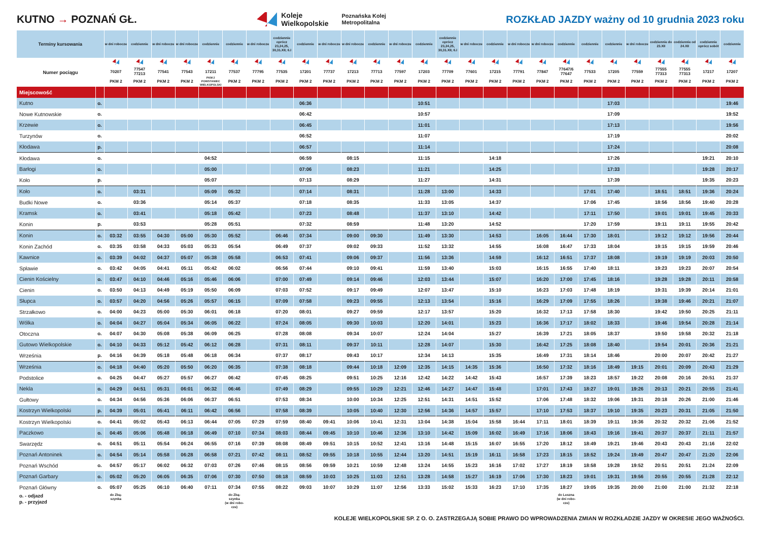KUTNO → POZNAŃ GŁ.
Koleje
Wielkopolskie
Poznańska Kolej
Metropolitalna
ROZKŁAD JAZDY ważny od 10 grudnia 2023 roku
| Terminy kursowania | | w dni robocze | codziennie | w dni robocze | w dni robocze | codziennie | codziennie | w dni robocze | codziennie oprócz 23,24,25, 30,31.XII; 6.I | codziennie | w dni robocze | w dni robocze | codziennie | w dni robocze | codziennie | codziennie oprócz 23,24,25, 30,31.XII; 6.I | w dni robocze | codziennie | w dni robocze | w dni robocze | codziennie | codziennie | codziennie | w dni robocze | codziennie do 23.XII | codziennie od 24.XII | codziennie oprócz sobót | codziennie |
| --- | --- | --- | --- | --- | --- | --- | --- | --- | --- | --- | --- | --- | --- | --- | --- | --- | --- | --- | --- | --- | --- | --- | --- | --- | --- | --- | --- | --- |
| Numer pociągu | | | | | | | | | | | | | | | | | | | | | | | | | | | | |
| | | 70207 | 77547 77213 | 77541 | 77543 | 17211 | 77537 | 77795 | 77535 | 17201 | 77737 | 17213 | 77713 | 77597 | 17203 | 77709 | 77601 | 17215 | 77791 | 77847 | 77647/6 77647 | 77533 | 17205 | 77559 | 77555 77313 | 77555 77313 | 17217 | 17207 |
| | | PKM 2 | PKM 2 | PKM 2 | PKM 2 | PKM 2 POWSTANIEC WIELKOPOLSKI | PKM 2 | PKM 2 | PKM 2 | PKM 2 | PKM 2 | PKM 2 | PKM 2 | PKM 2 | PKM 2 | PKM 2 | PKM 2 | PKM 2 | PKM 2 | PKM 2 | PKM 2 | PKM 2 | PKM 2 | PKM 2 | PKM 2 | PKM 2 | PKM 2 | PKM 2 |
| Miejscowość | | | | | | | | | | | | | | | | | | | | | | | | | | | | |
| Kutno | o. | | | | | | | | | 06:36 | | | | | 10:51 | | | | | | | | 17:03 | | | | | 19:46 |
| Nowe Kutnowskie | o. | | | | | | | | | 06:42 | | | | | 10:57 | | | | | | | | 17:09 | | | | | 19:52 |
| Krzewie | o. | | | | | | | | | 06:45 | | | | | 11:01 | | | | | | | | 17:13 | | | | | 19:56 |
| Turzynów | o. | | | | | | | | | 06:52 | | | | | 11:07 | | | | | | | | 17:19 | | | | | 20:02 |
| Kłodawa | p. | | | | | | | | | 06:57 | | | | | 11:14 | | | | | | | | 17:24 | | | | | 20:08 |
| Kłodawa | o. | | | | | 04:52 | | | | 06:59 | | 08:15 | | | 11:15 | | | 14:18 | | | | | 17:26 | | | | 19:21 | 20:10 |
| Barłogi | o. | | | | | 05:00 | | | | 07:06 | | 08:23 | | | 11:21 | | | 14:25 | | | | | 17:33 | | | | 19:28 | 20:17 |
| Koło | p. | | | | | 05:07 | | | | 07:13 | | 08:29 | | | 11:27 | | | 14:31 | | | | | 17:39 | | | | 19:35 | 20:23 |
| Koło | o. | | 03:31 | | | 05:09 | 05:32 | | | 07:14 | | 08:31 | | | 11:28 | 13:00 | | 14:33 | | | | 17:01 | 17:40 | | 18:51 | 18:51 | 19:36 | 20:24 |
| Budki Nowe | o. | | 03:36 | | | 05:14 | 05:37 | | | 07:18 | | 08:35 | | | 11:33 | 13:05 | | 14:37 | | | | 17:06 | 17:45 | | 18:56 | 18:56 | 19:40 | 20:28 |
| Kramsk | o. | | 03:41 | | | 05:18 | 05:42 | | | 07:23 | | 08:48 | | | 11:37 | 13:10 | | 14:42 | | | | 17:11 | 17:50 | | 19:01 | 19:01 | 19:45 | 20:33 |
| Konin | p. | | 03:53 | | | 05:28 | 05:51 | | | 07:32 | | 08:59 | | | 11:48 | 13:20 | | 14:52 | | | | 17:20 | 17:59 | | 19:11 | 19:11 | 19:55 | 20:42 |
| Konin | o. | 03:32 | 03:55 | 04:30 | 05:00 | 05:30 | 05:52 | | 06:46 | 07:34 | | 09:00 | 09:30 | | 11:49 | 13:30 | | 14:53 | | 16:05 | 16:44 | 17:30 | 18:01 | | 19:12 | 19:12 | 19:56 | 20:44 |
| Konin Zachód | o. | 03:35 | 03:58 | 04:33 | 05:03 | 05:33 | 05:54 | | 06:49 | 07:37 | | 09:02 | 09:33 | | 11:52 | 13:32 | | 14:55 | | 16:08 | 16:47 | 17:33 | 18:04 | | 19:15 | 19:15 | 19:59 | 20:46 |
| Kawnice | o. | 03:39 | 04:02 | 04:37 | 05:07 | 05:38 | 05:58 | | 06:53 | 07:41 | | 09:06 | 09:37 | | 11:56 | 13:36 | | 14:59 | | 16:12 | 16:51 | 17:37 | 18:08 | | 19:19 | 19:19 | 20:03 | 20:50 |
| Spławie | o. | 03:42 | 04:05 | 04:41 | 05:11 | 05:42 | 06:02 | | 06:56 | 07:44 | | 09:10 | 09:41 | | 11:59 | 13:40 | | 15:03 | | 16:15 | 16:55 | 17:40 | 18:11 | | 19:23 | 19:23 | 20:07 | 20:54 |
| Cienin Kościelny | o. | 03:47 | 04:10 | 04:46 | 05:16 | 05:46 | 06:06 | | 07:00 | 07:49 | | 09:14 | 09:46 | | 12:03 | 13:44 | | 15:07 | | 16:20 | 17:00 | 17:45 | 18:16 | | 19:28 | 19:28 | 20:11 | 20:58 |
| Cienin | o. | 03:50 | 04:13 | 04:49 | 05:19 | 05:50 | 06:09 | | 07:03 | 07:52 | | 09:17 | 09:49 | | 12:07 | 13:47 | | 15:10 | | 16:23 | 17:03 | 17:48 | 18:19 | | 19:31 | 19:39 | 20:14 | 21:01 |
| Słupca | o. | 03:57 | 04:20 | 04:56 | 05:26 | 05:57 | 06:15 | | 07:09 | 07:58 | | 09:23 | 09:55 | | 12:13 | 13:54 | | 15:16 | | 16:29 | 17:09 | 17:55 | 18:26 | | 19:38 | 19:46 | 20:21 | 21:07 |
| Strzałkowo | o. | 04:00 | 04:23 | 05:00 | 05:30 | 06:01 | 06:18 | | 07:20 | 08:01 | | 09:27 | 09:59 | | 12:17 | 13:57 | | 15:20 | | 16:32 | 17:13 | 17:58 | 18:30 | | 19:42 | 19:50 | 20:25 | 21:11 |
| Wólka | o. | 04:04 | 04:27 | 05:04 | 05:34 | 06:05 | 06:22 | | 07:24 | 08:05 | | 09:30 | 10:03 | | 12:20 | 14:01 | | 15:23 | | 16:36 | 17:17 | 18:02 | 18:33 | | 19:46 | 19:54 | 20:28 | 21:14 |
| Otoczna | o. | 04:07 | 04:30 | 05:08 | 05:38 | 06:09 | 06:25 | | 07:28 | 08:08 | | 09:34 | 10:07 | | 12:24 | 14:04 | | 15:27 | | 16:39 | 17:21 | 18:05 | 18:37 | | 19:50 | 19:58 | 20:32 | 21:18 |
| Gutowo Wielkopolskie | o. | 04:10 | 04:33 | 05:12 | 05:42 | 06:12 | 06:28 | | 07:31 | 08:11 | | 09:37 | 10:11 | | 12:28 | 14:07 | | 15:30 | | 16:42 | 17:25 | 18:08 | 18:40 | | 19:54 | 20:01 | 20:36 | 21:21 |
| Września | p. | 04:16 | 04:39 | 05:18 | 05:48 | 06:18 | 06:34 | | 07:37 | 08:17 | | 09:43 | 10:17 | | 12:34 | 14:13 | | 15:35 | | 16:49 | 17:31 | 18:14 | 18:46 | | 20:00 | 20:07 | 20:42 | 21:27 |
| Września | o. | 04:18 | 04:40 | 05:20 | 05:50 | 06:20 | 06:35 | | 07:38 | 08:18 | | 09:44 | 10:18 | 12:09 | 12:35 | 14:15 | 14:35 | 15:36 | | 16:50 | 17:32 | 18:16 | 18:49 | 19:15 | 20:01 | 20:09 | 20:43 | 21:29 |
| Podstolice | o. | 04:25 | 04:47 | 05:27 | 05:57 | 06:27 | 06:42 | | 07:45 | 08:25 | | 09:51 | 10:25 | 12:16 | 12:42 | 14:22 | 14:42 | 15:43 | | 16:57 | 17:39 | 18:23 | 18:57 | 19:22 | 20:08 | 20:16 | 20:51 | 21:37 |
| Nekla | o. | 04:29 | 04:51 | 05:31 | 06:01 | 06:32 | 06:46 | | 07:49 | 08:29 | | 09:55 | 10:29 | 12:21 | 12:46 | 14:27 | 14:47 | 15:48 | | 17:01 | 17:43 | 18:27 | 19:01 | 19:26 | 20:13 | 20:21 | 20:55 | 21:41 |
| Gułtowy | o. | 04:34 | 04:56 | 05:36 | 06:06 | 06:37 | 06:51 | | 07:53 | 08:34 | | 10:00 | 10:34 | 12:25 | 12:51 | 14:31 | 14:51 | 15:52 | | 17:06 | 17:48 | 18:32 | 19:06 | 19:31 | 20:18 | 20:26 | 21:00 | 21:46 |
| Kostrzyn Wielkopolski | p. | 04:39 | 05:01 | 05:41 | 06:11 | 06:42 | 06:56 | | 07:58 | 08:39 | | 10:05 | 10:40 | 12:30 | 12:56 | 14:36 | 14:57 | 15:57 | | 17:10 | 17:53 | 18:37 | 19:10 | 19:35 | 20:23 | 20:31 | 21:05 | 21:50 |
| Kostrzyn Wielkopolski | o. | 04:41 | 05:02 | 05:43 | 06:13 | 06:44 | 07:05 | 07:29 | 07:59 | 08:40 | 09:41 | 10:06 | 10:41 | 12:31 | 13:04 | 14:38 | 15:04 | 15:58 | 16:44 | 17:11 | 18:01 | 18:39 | 19:11 | 19:36 | 20:32 | 20:32 | 21:06 | 21:52 |
| Paczkowo | o. | 04:45 | 05:06 | 05:48 | 06:18 | 06:49 | 07:10 | 07:34 | 08:03 | 08:44 | 09:45 | 10:10 | 10:46 | 12:36 | 13:10 | 14:42 | 15:09 | 16:02 | 16:49 | 17:16 | 18:06 | 18:43 | 19:16 | 19:41 | 20:37 | 20:37 | 21:11 | 21:57 |
| Swarzędz | o. | 04:51 | 05:11 | 05:54 | 06:24 | 06:55 | 07:16 | 07:39 | 08:08 | 08:49 | 09:51 | 10:15 | 10:52 | 12:41 | 13:16 | 14:48 | 15:15 | 16:07 | 16:55 | 17:20 | 18:12 | 18:49 | 19:21 | 19:46 | 20:43 | 20:43 | 21:16 | 22:02 |
| Poznań Antoninek | o. | 04:54 | 05:14 | 05:58 | 06:28 | 06:58 | 07:21 | 07:42 | 08:11 | 08:52 | 09:55 | 10:18 | 10:55 | 12:44 | 13:20 | 14:51 | 15:19 | 16:11 | 16:58 | 17:23 | 18:15 | 18:52 | 19:24 | 19:49 | 20:47 | 20:47 | 21:20 | 22:06 |
| Poznań Wschód | o. | 04:57 | 05:17 | 06:02 | 06:32 | 07:03 | 07:26 | 07:46 | 08:15 | 08:56 | 09:59 | 10:21 | 10:59 | 12:48 | 13:24 | 14:55 | 15:23 | 16:16 | 17:02 | 17:27 | 18:19 | 18:58 | 19:28 | 19:52 | 20:51 | 20:51 | 21:24 | 22:09 |
| Poznań Garbary | o. | 05:02 | 05:20 | 06:05 | 06:35 | 07:06 | 07:30 | 07:50 | 08:18 | 08:59 | 10:03 | 10:25 | 11:03 | 12:51 | 13:28 | 14:58 | 15:27 | 16:19 | 17:06 | 17:30 | 18:23 | 19:01 | 19:31 | 19:56 | 20:55 | 20:55 | 21:28 | 22:12 |
| Poznań Główny | o. | 05:07 | 05:25 | 06:10 | 06:40 | 07:11 | 07:34 | 07:55 | 08:22 | 09:03 | 10:07 | 10:29 | 11:07 | 12:56 | 13:33 | 15:02 | 15:33 | 16:23 | 17:10 | 17:35 | 18:27 | 19:05 | 19:35 | 20:00 | 21:00 | 21:00 | 21:32 | 22:18 |
| o. - odjazd p. - przyjazd | | do Zbą- szynka | | | | | do Zbą- szynka (w dni robo- cze) | | | | | | | | | | | | | | do Leszna (w dni robo- cze) | | | | | | | |
KOLEJE WIELKOPOLSKIE SP. Z O. O. ZASTRZEGAJĄ SOBIE PRAWO DO WPROWADZENIA ZMIAN W ROZKŁADZIE JAZDY W OKRESIE JEGO WAŻNOŚCI.